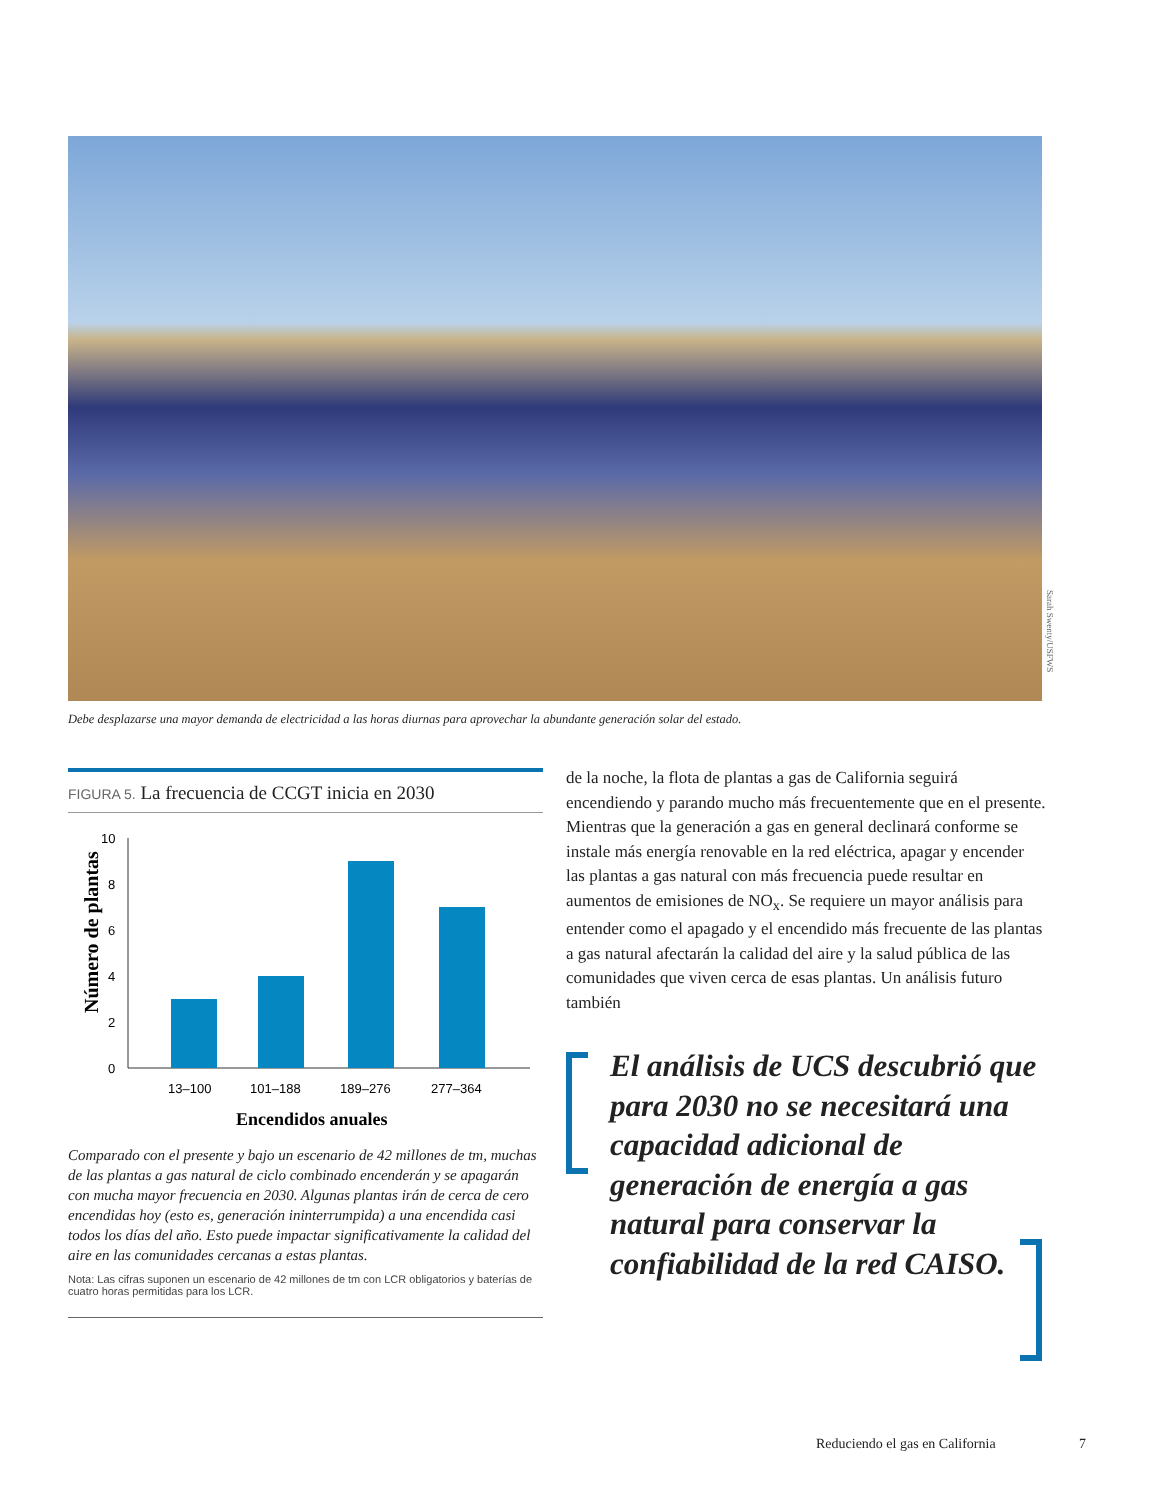Sarah Swenty/USFWS
Debe desplazarse una mayor demanda de electricidad a las horas diurnas para aprovechar la abundante generación solar del estado.
FIGURA 5. La frecuencia de CCGT inicia en 2030
Número de plantas
0
2
4
6
8
10
13–100
101–188
189–276
277–364
Encendidos anuales
Comparado con el presente y bajo un escenario de 42 millones de tm, muchas de las plantas a gas natural de ciclo combinado encenderán y se apagarán con mucha mayor frecuencia en 2030. Algunas plantas irán de cerca de cero encendidas hoy (esto es, generación ininterrumpida) a una encendida casi todos los días del año. Esto puede impactar significativamente la calidad del aire en las comunidades cercanas a estas plantas.
Nota: Las cifras suponen un escenario de 42 millones de tm con LCR obligatorios y baterías de cuatro horas permitidas para los LCR.
de la noche, la flota de plantas a gas de California seguirá encendiendo y parando mucho más frecuentemente que en el presente. Mientras que la generación a gas en general declinará conforme se instale más energía renovable en la red eléctrica, apagar y encender las plantas a gas natural con más frecuencia puede resultar en aumentos de emisiones de NO<sub>x</sub>. Se requiere un mayor análisis para entender como el apagado y el encendido más frecuente de las plantas a gas natural afectarán la calidad del aire y la salud pública de las comunidades que viven cerca de esas plantas. Un análisis futuro también
El análisis de UCS descubrió que para 2030 no se necesitará una capacidad adicional de generación de energía a gas natural para conservar la confiabilidad de la red CAISO.
Reduciendo el gas en California 7